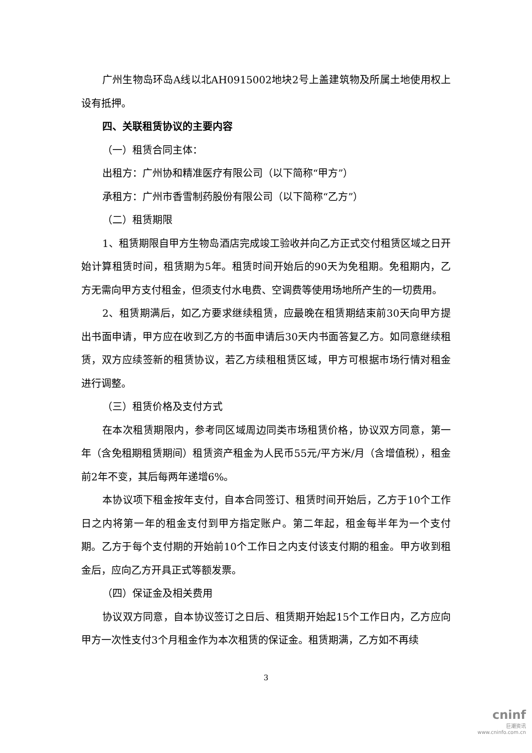广州生物岛环岛A线以北AH0915002地块2号上盖建筑物及所属土地使用权上设有抵押。
四、关联租赁协议的主要内容
（一）租赁合同主体：
出租方：广州协和精准医疗有限公司（以下简称“甲方”）
承租方：广州市香雪制药股份有限公司（以下简称“乙方”）
（二）租赁期限
1、租赁期限自甲方生物岛酒店完成竣工验收并向乙方正式交付租赁区域之日开始计算租赁时间，租赁期为5年。租赁时间开始后的90天为免租期。免租期内，乙方无需向甲方支付租金，但须支付水电费、空调费等使用场地所产生的一切费用。
2、租赁期满后，如乙方要求继续租赁，应最晚在租赁期结束前30天向甲方提出书面申请，甲方应在收到乙方的书面申请后30天内书面答复乙方。如同意继续租赁，双方应续签新的租赁协议，若乙方续租租赁区域，甲方可根据市场行情对租金进行调整。
（三）租赁价格及支付方式
在本次租赁期限内，参考同区域周边同类市场租赁价格，协议双方同意，第一年（含免租期租赁期间）租赁资产租金为人民币55元/平方米/月（含增值税），租金前2年不变，其后每两年递增6%。
本协议项下租金按年支付，自本合同签订、租赁时间开始后，乙方于10个工作日之内将第一年的租金支付到甲方指定账户。第二年起，租金每半年为一个支付期。乙方于每个支付期的开始前10个工作日之内支付该支付期的租金。甲方收到租金后，应向乙方开具正式等额发票。
（四）保证金及相关费用
协议双方同意，自本协议签订之日后、租赁期开始起15个工作日内，乙方应向甲方一次性支付3个月租金作为本次租赁的保证金。租赁期满，乙方如不再续
3
cninf
巨潮资讯
www.cninfo.com.cn